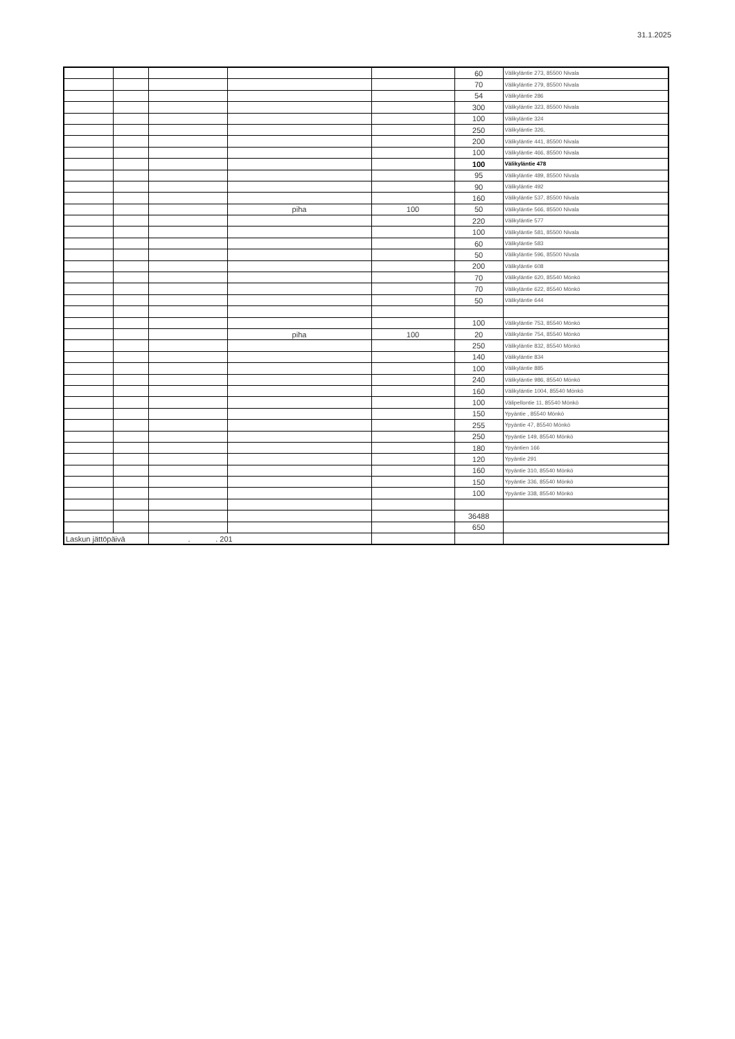31.1.2025
| | | | | | 60 | Välikyläntie 273, 85500 Nivala |
| | | | | | 70 | Välikyläntie 279, 85500 Nivala |
| | | | | | 54 | Välikyläntie 286 |
| | | | | | 300 | Välikyläntie 323, 85500 Nivala |
| | | | | | 100 | Välikyläntie 324 |
| | | | | | 250 | Välikyläntie 326, |
| | | | | | 200 | Välikyläntie 441, 85500 Nivala |
| | | | | | 100 | Välikyläntie 466, 85500 Nivala |
| | | | | | 100 | Välikyläntie 478 |
| | | | | | 95 | Välikyläntie 489, 85500 Nivala |
| | | | | | 90 | Välikyläntie 492 |
| | | | | | 160 | Välikyläntie 537, 85500 Nivala |
| | | | piha | 100 | 50 | Välikyläntie 566, 85500 Nivala |
| | | | | | 220 | Välikyläntie 577 |
| | | | | | 100 | Välikyläntie 581, 85500 Nivala |
| | | | | | 60 | Välikyläntie 583 |
| | | | | | 50 | Välikyläntie 596, 85500 Nivala |
| | | | | | 200 | Välikyläntie 608 |
| | | | | | 70 | Välikyläntie 620, 85540 Mönkö |
| | | | | | 70 | Välikyläntie 622, 85540 Mönkö |
| | | | | | 50 | Välikyläntie 644 |
| | | | | | 100 | Välikyläntie 753, 85540 Mönkö |
| | | | piha | 100 | 20 | Välikyläntie 754, 85540 Mönkö |
| | | | | | 250 | Välikyläntie 832, 85540 Mönkö |
| | | | | | 140 | Välikyläntie 834 |
| | | | | | 100 | Välikyläntie 885 |
| | | | | | 240 | Välikyläntie 986, 85540 Mönkö |
| | | | | | 160 | Välikyläntie 1004, 85540 Mönkö |
| | | | | | 100 | Välipellontie 11, 85540 Mönkö |
| | | | | | 150 | Ypyäntie , 85540 Mönkö |
| | | | | | 255 | Ypyäntie 47, 85540 Mönkö |
| | | | | | 250 | Ypyäntie 149, 85540 Mönkö |
| | | | | | 180 | Ypyäntien 166 |
| | | | | | 120 | Ypyäntie 291 |
| | | | | | 160 | Ypyäntie 310, 85540 Mönkö |
| | | | | | 150 | Ypyäntie 336, 85540 Mönkö |
| | | | | | 100 | Ypyäntie 338, 85540 Mönkö |
| | | | | | 36488 | |
| | | | | | 650 | |
| Laskun jättöpäivä | | . . 201 | | | | |